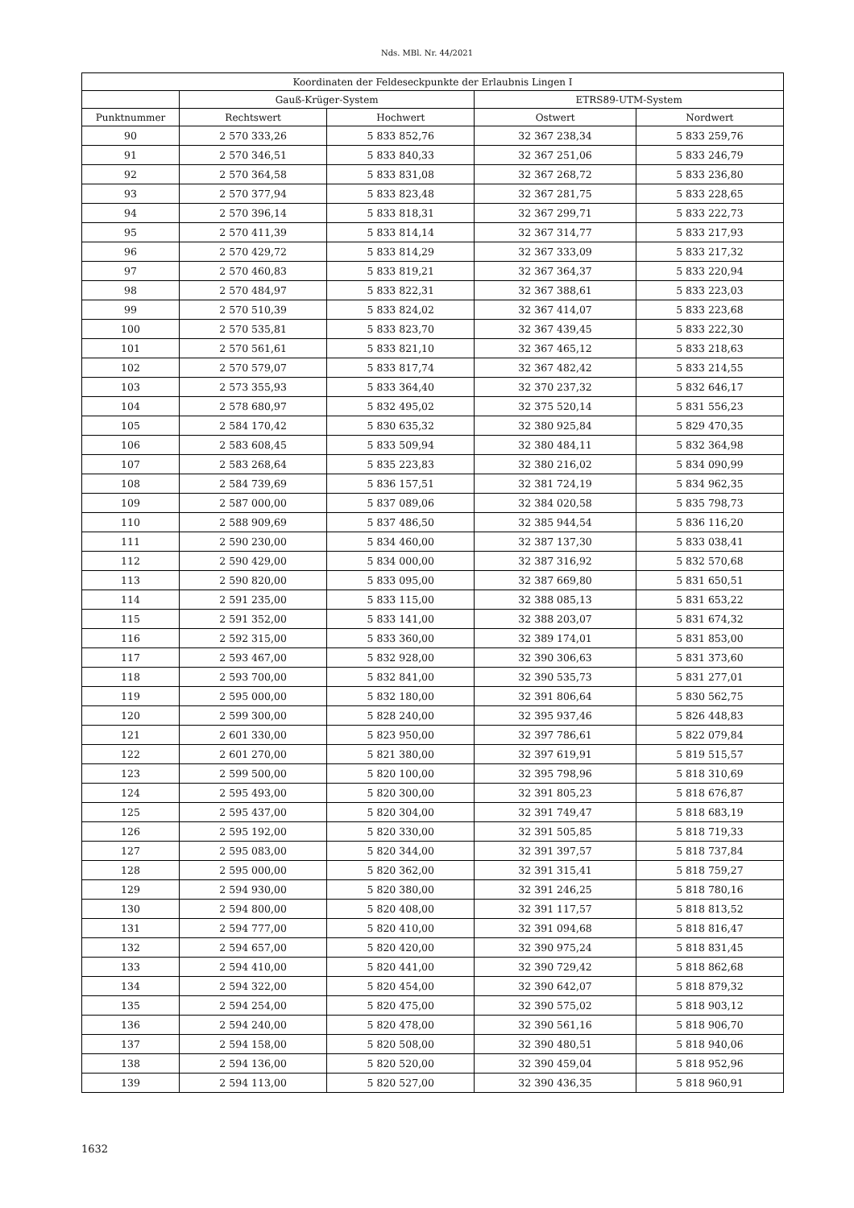Nds. MBl. Nr. 44/2021
| Koordinaten der Feldeseckpunkte der Erlaubnis Lingen I | | | | |
| --- | --- | --- | --- | --- |
| | Gauß-Krüger-System | | ETRS89-UTM-System | |
| Punktnummer | Rechtswert | Hochwert | Ostwert | Nordwert |
| 90 | 2 570 333,26 | 5 833 852,76 | 32 367 238,34 | 5 833 259,76 |
| 91 | 2 570 346,51 | 5 833 840,33 | 32 367 251,06 | 5 833 246,79 |
| 92 | 2 570 364,58 | 5 833 831,08 | 32 367 268,72 | 5 833 236,80 |
| 93 | 2 570 377,94 | 5 833 823,48 | 32 367 281,75 | 5 833 228,65 |
| 94 | 2 570 396,14 | 5 833 818,31 | 32 367 299,71 | 5 833 222,73 |
| 95 | 2 570 411,39 | 5 833 814,14 | 32 367 314,77 | 5 833 217,93 |
| 96 | 2 570 429,72 | 5 833 814,29 | 32 367 333,09 | 5 833 217,32 |
| 97 | 2 570 460,83 | 5 833 819,21 | 32 367 364,37 | 5 833 220,94 |
| 98 | 2 570 484,97 | 5 833 822,31 | 32 367 388,61 | 5 833 223,03 |
| 99 | 2 570 510,39 | 5 833 824,02 | 32 367 414,07 | 5 833 223,68 |
| 100 | 2 570 535,81 | 5 833 823,70 | 32 367 439,45 | 5 833 222,30 |
| 101 | 2 570 561,61 | 5 833 821,10 | 32 367 465,12 | 5 833 218,63 |
| 102 | 2 570 579,07 | 5 833 817,74 | 32 367 482,42 | 5 833 214,55 |
| 103 | 2 573 355,93 | 5 833 364,40 | 32 370 237,32 | 5 832 646,17 |
| 104 | 2 578 680,97 | 5 832 495,02 | 32 375 520,14 | 5 831 556,23 |
| 105 | 2 584 170,42 | 5 830 635,32 | 32 380 925,84 | 5 829 470,35 |
| 106 | 2 583 608,45 | 5 833 509,94 | 32 380 484,11 | 5 832 364,98 |
| 107 | 2 583 268,64 | 5 835 223,83 | 32 380 216,02 | 5 834 090,99 |
| 108 | 2 584 739,69 | 5 836 157,51 | 32 381 724,19 | 5 834 962,35 |
| 109 | 2 587 000,00 | 5 837 089,06 | 32 384 020,58 | 5 835 798,73 |
| 110 | 2 588 909,69 | 5 837 486,50 | 32 385 944,54 | 5 836 116,20 |
| 111 | 2 590 230,00 | 5 834 460,00 | 32 387 137,30 | 5 833 038,41 |
| 112 | 2 590 429,00 | 5 834 000,00 | 32 387 316,92 | 5 832 570,68 |
| 113 | 2 590 820,00 | 5 833 095,00 | 32 387 669,80 | 5 831 650,51 |
| 114 | 2 591 235,00 | 5 833 115,00 | 32 388 085,13 | 5 831 653,22 |
| 115 | 2 591 352,00 | 5 833 141,00 | 32 388 203,07 | 5 831 674,32 |
| 116 | 2 592 315,00 | 5 833 360,00 | 32 389 174,01 | 5 831 853,00 |
| 117 | 2 593 467,00 | 5 832 928,00 | 32 390 306,63 | 5 831 373,60 |
| 118 | 2 593 700,00 | 5 832 841,00 | 32 390 535,73 | 5 831 277,01 |
| 119 | 2 595 000,00 | 5 832 180,00 | 32 391 806,64 | 5 830 562,75 |
| 120 | 2 599 300,00 | 5 828 240,00 | 32 395 937,46 | 5 826 448,83 |
| 121 | 2 601 330,00 | 5 823 950,00 | 32 397 786,61 | 5 822 079,84 |
| 122 | 2 601 270,00 | 5 821 380,00 | 32 397 619,91 | 5 819 515,57 |
| 123 | 2 599 500,00 | 5 820 100,00 | 32 395 798,96 | 5 818 310,69 |
| 124 | 2 595 493,00 | 5 820 300,00 | 32 391 805,23 | 5 818 676,87 |
| 125 | 2 595 437,00 | 5 820 304,00 | 32 391 749,47 | 5 818 683,19 |
| 126 | 2 595 192,00 | 5 820 330,00 | 32 391 505,85 | 5 818 719,33 |
| 127 | 2 595 083,00 | 5 820 344,00 | 32 391 397,57 | 5 818 737,84 |
| 128 | 2 595 000,00 | 5 820 362,00 | 32 391 315,41 | 5 818 759,27 |
| 129 | 2 594 930,00 | 5 820 380,00 | 32 391 246,25 | 5 818 780,16 |
| 130 | 2 594 800,00 | 5 820 408,00 | 32 391 117,57 | 5 818 813,52 |
| 131 | 2 594 777,00 | 5 820 410,00 | 32 391 094,68 | 5 818 816,47 |
| 132 | 2 594 657,00 | 5 820 420,00 | 32 390 975,24 | 5 818 831,45 |
| 133 | 2 594 410,00 | 5 820 441,00 | 32 390 729,42 | 5 818 862,68 |
| 134 | 2 594 322,00 | 5 820 454,00 | 32 390 642,07 | 5 818 879,32 |
| 135 | 2 594 254,00 | 5 820 475,00 | 32 390 575,02 | 5 818 903,12 |
| 136 | 2 594 240,00 | 5 820 478,00 | 32 390 561,16 | 5 818 906,70 |
| 137 | 2 594 158,00 | 5 820 508,00 | 32 390 480,51 | 5 818 940,06 |
| 138 | 2 594 136,00 | 5 820 520,00 | 32 390 459,04 | 5 818 952,96 |
| 139 | 2 594 113,00 | 5 820 527,00 | 32 390 436,35 | 5 818 960,91 |
1632